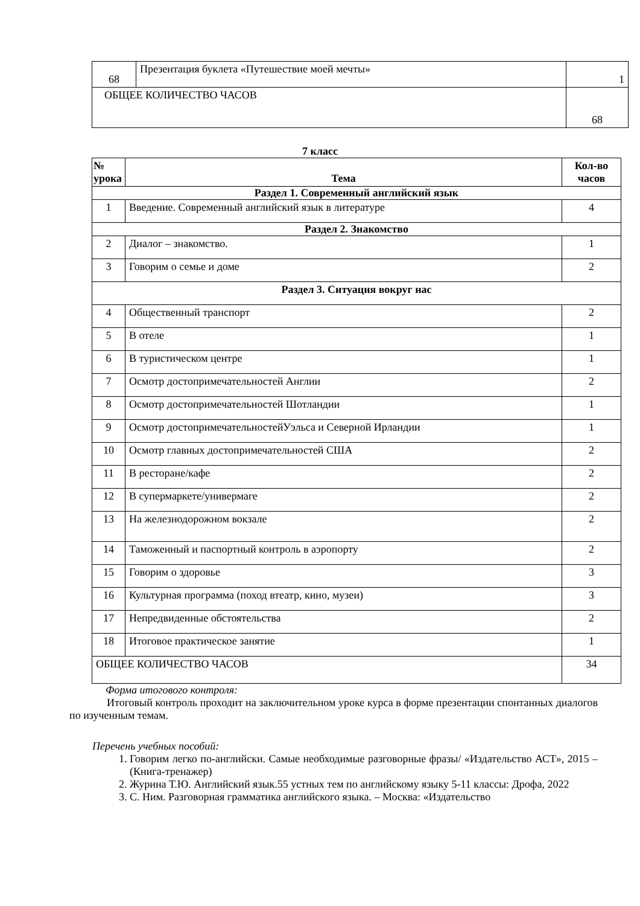| 68 | Презентация буклета «Путешествие моей мечты» | 1 |
| ОБЩЕЕ КОЛИЧЕСТВО ЧАСОВ | | 68 |
7 класс
| № урока | Тема | Кол-во часов |
| --- | --- | --- |
| Раздел 1. Современный английский язык | | |
| 1 | Введение. Современный английский язык в литературе | 4 |
| Раздел 2. Знакомство | | |
| 2 | Диалог – знакомство. | 1 |
| 3 | Говорим о семье и доме | 2 |
| Раздел 3. Ситуация вокруг нас | | |
| 4 | Общественный транспорт | 2 |
| 5 | В отеле | 1 |
| 6 | В туристическом центре | 1 |
| 7 | Осмотр достопримечательностей Англии | 2 |
| 8 | Осмотр достопримечательностей Шотландии | 1 |
| 9 | Осмотр достопримечательностейУэльса и Северной Ирландии | 1 |
| 10 | Осмотр главных достопримечательностей США | 2 |
| 11 | В ресторане/кафе | 2 |
| 12 | В супермаркете/универмаге | 2 |
| 13 | На железнодорожном вокзале | 2 |
| 14 | Таможенный и паспортный контроль в аэропорту | 2 |
| 15 | Говорим о здоровье | 3 |
| 16 | Культурная программа (поход втеатр, кино, музеи) | 3 |
| 17 | Непредвиденные обстоятельства | 2 |
| 18 | Итоговое практическое занятие | 1 |
| ОБЩЕЕ КОЛИЧЕСТВО ЧАСОВ | | 34 |
Форма итогового контроля:
Итоговый контроль проходит на заключительном уроке курса в форме презентации спонтанных диалогов по изученным темам.
Перечень учебных пособий:
1. Говорим легко по-английски. Самые необходимые разговорные фразы/ «Издательство АСТ», 2015 – (Книга-тренажер)
2. Журина Т.Ю. Английский язык.55 устных тем по английскому языку 5-11 классы: Дрофа, 2022
3. С. Ним. Разговорная грамматика английского языка. – Москва: «Издательство